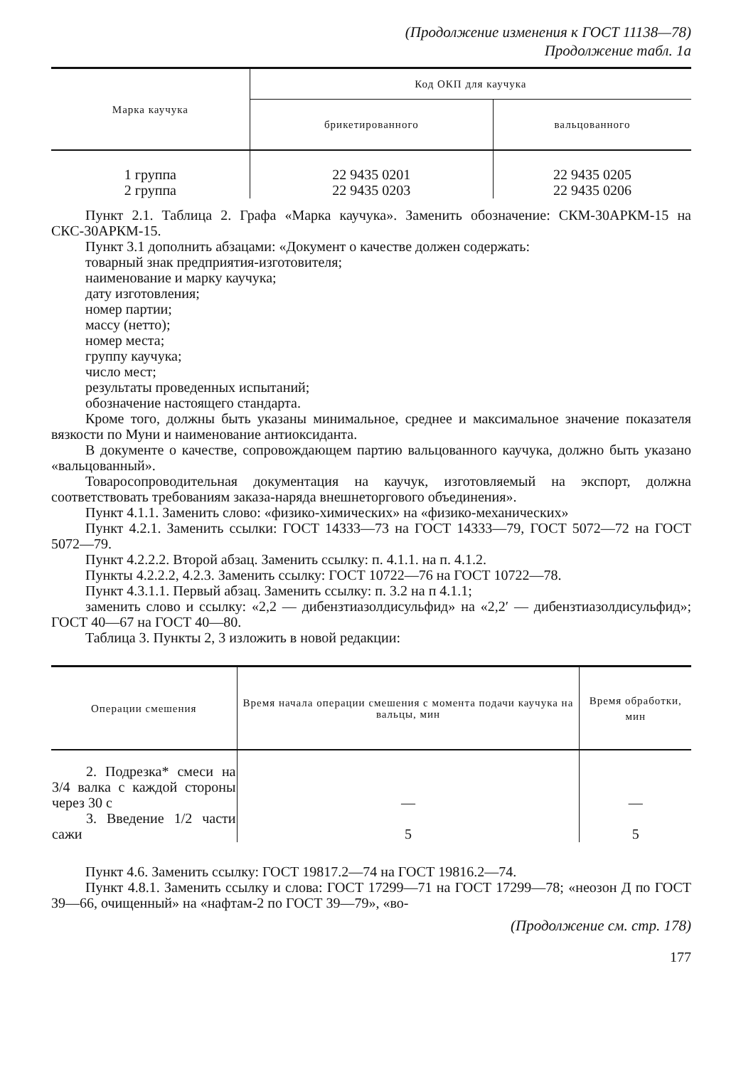(Продолжение изменения к ГОСТ 11138—78)
Продолжение табл. 1а
| Марка каучука | Код ОКП для каучука | |
| --- | --- | --- |
| | брикетированного | вальцованного |
| 1 группа 2 группа | 22 9435 0201 22 9435 0203 | 22 9435 0205 22 9435 0206 |
Пункт 2.1. Таблица 2. Графа «Марка каучука». Заменить обозначение: СКМ-30АРКМ-15 на СКС-30АРКМ-15.
Пункт 3.1 дополнить абзацами: «Документ о качестве должен содержать:
товарный знак предприятия-изготовителя;
наименование и марку каучука;
дату изготовления;
номер партии;
массу (нетто);
номер места;
группу каучука;
число мест;
результаты проведенных испытаний;
обозначение настоящего стандарта.
Кроме того, должны быть указаны минимальное, среднее и максимальное значение показателя вязкости по Муни и наименование антиоксиданта.
В документе о качестве, сопровождающем партию вальцованного каучука, должно быть указано «вальцованный».
Товаросопроводительная документация на каучук, изготовляемый на экспорт, должна соответствовать требованиям заказа-наряда внешнеторгового объединения».
Пункт 4.1.1. Заменить слово: «физико-химических» на «физико-механических»
Пункт 4.2.1. Заменить ссылки: ГОСТ 14333—73 на ГОСТ 14333—79, ГОСТ 5072—72 на ГОСТ 5072—79.
Пункт 4.2.2.2. Второй абзац. Заменить ссылку: п. 4.1.1. на п. 4.1.2.
Пункты 4.2.2.2, 4.2.3. Заменить ссылку: ГОСТ 10722—76 на ГОСТ 10722—78.
Пункт 4.3.1.1. Первый абзац. Заменить ссылку: п. 3.2 на п 4.1.1;
заменить слово и ссылку: «2,2 — дибензтиазолдисульфид» на «2,2′ — дибензтиазолдисульфид»; ГОСТ 40—67 на ГОСТ 40—80.
Таблица 3. Пункты 2, 3 изложить в новой редакции:
| Операции смешения | Время начала операции смешения с момента подачи каучука на вальцы, мин | Время обработки, мин |
| --- | --- | --- |
| 2. Подрезка* смеси на 3/4 валка с каждой стороны через 30 с 3. Введение 1/2 части сажи | — 5 | — 5 |
Пункт 4.6. Заменить ссылку: ГОСТ 19817.2—74 на ГОСТ 19816.2—74.
Пункт 4.8.1. Заменить ссылку и слова: ГОСТ 17299—71 на ГОСТ 17299—78; «неозон Д по ГОСТ 39—66, очищенный» на «нафтам-2 по ГОСТ 39—79», «во-
(Продолжение см. стр. 178)
177